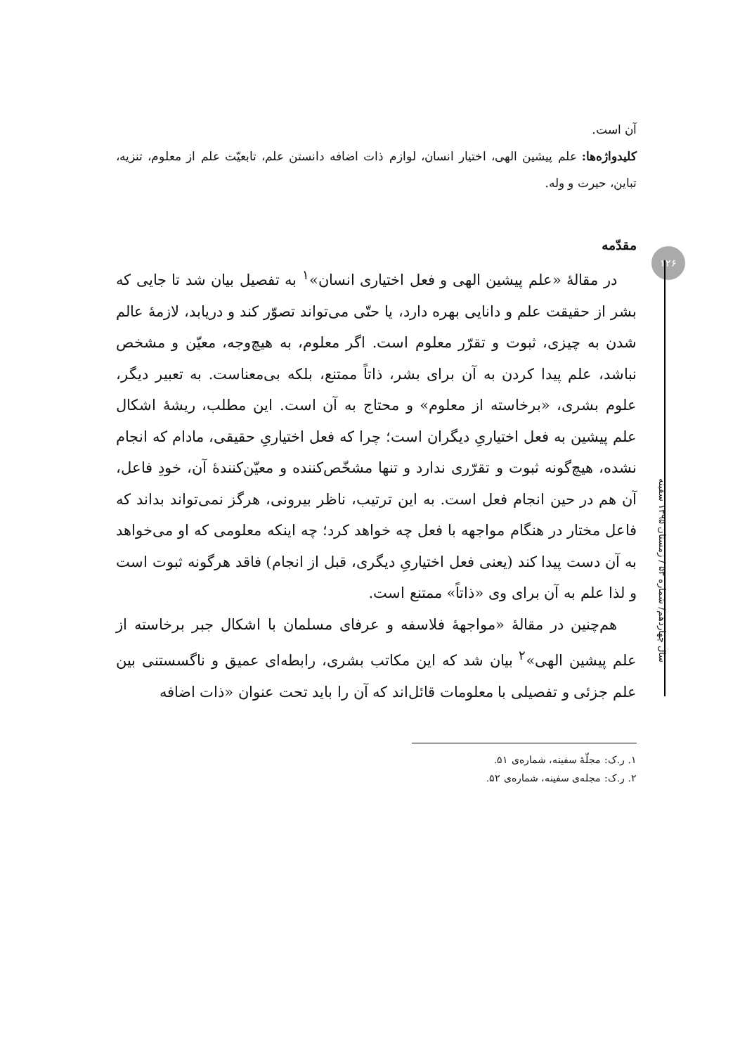۱۲۶
آن است.
کلیدواژه‌ها: علم پیشین الهی، اختیار انسان، لوازم ذات اضافه دانستن علم، تابعیّت علم از معلوم، تنزیه، تباین، حیرت و وله.
مقدّمه
در مقالهٔ «علم پیشین الهی و فعل اختیاری انسان»<sup>۱</sup> به تفصیل بیان شد تا جایی که بشر از حقیقت علم و دانایی بهره دارد، یا حتّی می‌تواند تصوّر کند و دریابد، لازمهٔ عالم شدن به چیزی، ثبوت و تقرّر معلوم است. اگر معلوم، به هیچ‌وجه، معیّن و مشخص نباشد، علم پیدا کردن به آن برای بشر، ذاتاً ممتنع، بلکه بی‌معناست. به تعبیر دیگر، علوم بشری، «برخاسته از معلوم» و محتاج به آن است. این مطلب، ریشهٔ اشکال علم پیشین به فعل اختیاریِ دیگران است؛ چرا که فعل اختیاریِ حقیقی، مادام که انجام نشده، هیچ‌گونه ثبوت و تقرّری ندارد و تنها مشخّص‌کننده و معیّن‌کنندهٔ آن، خودِ فاعل، آن هم در حین انجام فعل است. به این ترتیب، ناظر بیرونی، هرگز نمی‌تواند بداند که فاعل مختار در هنگام مواجهه با فعل چه خواهد کرد؛ چه اینکه معلومی که او می‌خواهد به آن دست پیدا کند (یعنی فعل اختیاریِ دیگری، قبل از انجام) فاقد هرگونه ثبوت است و لذا علم به آن برای وی «ذاتاً» ممتنع است.
هم‌چنین در مقالهٔ «مواجههٔ فلاسفه و عرفای مسلمان با اشکال جبر برخاسته از علم پیشین الهی»<sup>۲</sup> بیان شد که این مکاتب بشری، رابطه‌ای عمیق و ناگسستنی بین علم جزئی و تفصیلی با معلومات قائل‌اند که آن را باید تحت عنوان «ذات اضافه
۱. ر.ک: مجلّهٔ سفینه، شماره‌ی ۵۱.
۲. ر.ک: مجله‌ی سفینه، شماره‌ی ۵۲.
سال چهاردهم/ شماره ۵۳ / زمستان ۱۳۹۵ سفینه